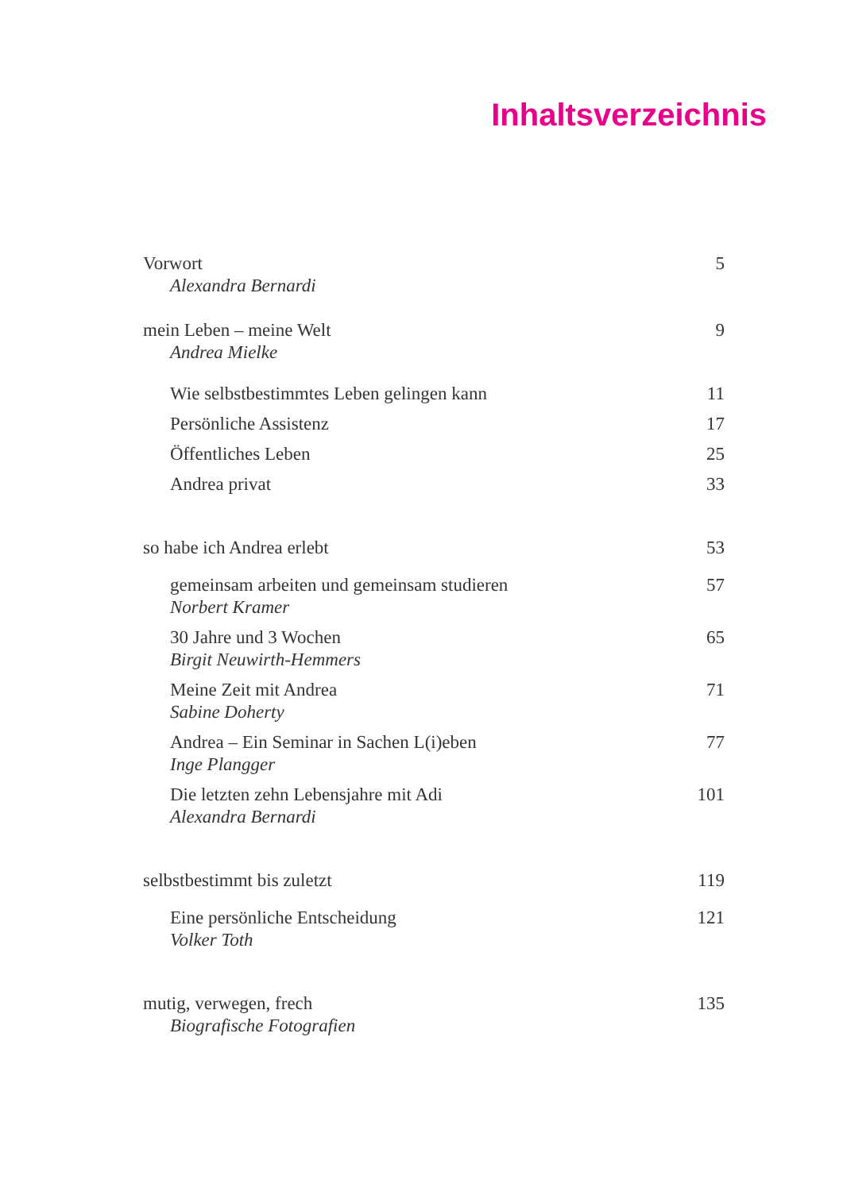Inhaltsverzeichnis
Vorwort 5
Alexandra Bernardi
mein Leben – meine Welt 9
Andrea Mielke
Wie selbstbestimmtes Leben gelingen kann 11
Persönliche Assistenz 17
Öffentliches Leben 25
Andrea privat 33
so habe ich Andrea erlebt 53
gemeinsam arbeiten und gemeinsam studieren 57
Norbert Kramer
30 Jahre und 3 Wochen 65
Birgit Neuwirth-Hemmers
Meine Zeit mit Andrea 71
Sabine Doherty
Andrea – Ein Seminar in Sachen L(i)eben 77
Inge Plangger
Die letzten zehn Lebensjahre mit Adi 101
Alexandra Bernardi
selbstbestimmt bis zuletzt 119
Eine persönliche Entscheidung 121
Volker Toth
mutig, verwegen, frech 135
Biografische Fotografien